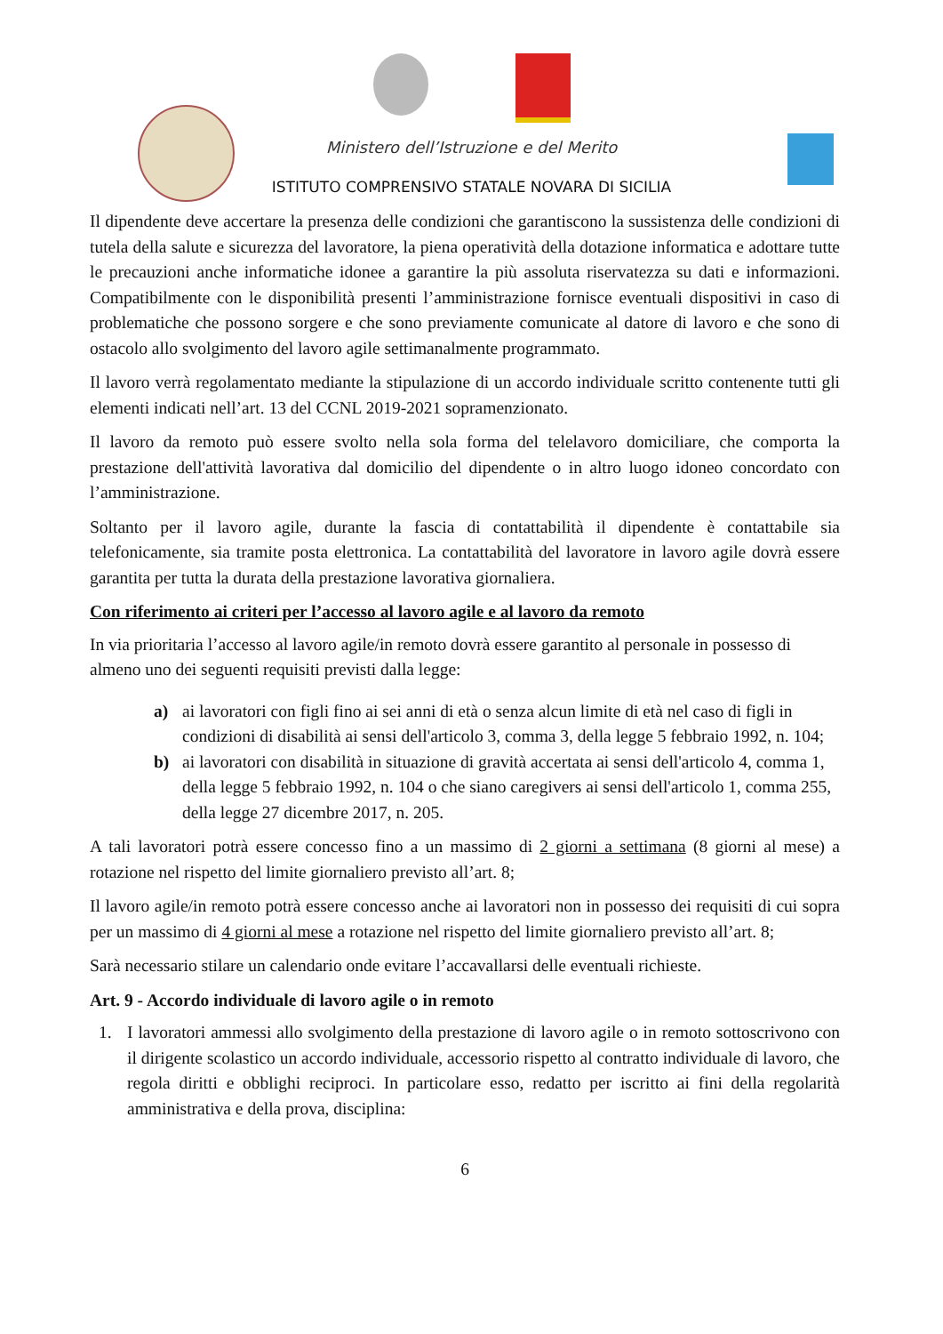Ministero dell’Istruzione e del Merito
ISTITUTO COMPRENSIVO STATALE NOVARA DI SICILIA
Il dipendente deve accertare la presenza delle condizioni che garantiscono la sussistenza delle condizioni di tutela della salute e sicurezza del lavoratore, la piena operatività della dotazione informatica e adottare tutte le precauzioni anche informatiche idonee a garantire la più assoluta riservatezza su dati e informazioni. Compatibilmente con le disponibilità presenti l’amministrazione fornisce eventuali dispositivi in caso di problematiche che possono sorgere e che sono previamente comunicate al datore di lavoro e che sono di ostacolo allo svolgimento del lavoro agile settimanalmente programmato.
Il lavoro verrà regolamentato mediante la stipulazione di un accordo individuale scritto contenente tutti gli elementi indicati nell’art. 13 del CCNL 2019-2021 sopramenzionato.
Il lavoro da remoto può essere svolto nella sola forma del telelavoro domiciliare, che comporta la prestazione dell'attività lavorativa dal domicilio del dipendente o in altro luogo idoneo concordato con l’amministrazione.
Soltanto per il lavoro agile, durante la fascia di contattabilità il dipendente è contattabile sia telefonicamente, sia tramite posta elettronica. La contattabilità del lavoratore in lavoro agile dovrà essere garantita per tutta la durata della prestazione lavorativa giornaliera.
Con riferimento ai criteri per l’accesso al lavoro agile e al lavoro da remoto
In via prioritaria l’accesso al lavoro agile/in remoto dovrà essere garantito al personale in possesso di almeno uno dei seguenti requisiti previsti dalla legge:
a) ai lavoratori con figli fino ai sei anni di età o senza alcun limite di età nel caso di figli in condizioni di disabilità ai sensi dell'articolo 3, comma 3, della legge 5 febbraio 1992, n. 104;
b) ai lavoratori con disabilità in situazione di gravità accertata ai sensi dell'articolo 4, comma 1, della legge 5 febbraio 1992, n. 104 o che siano caregivers ai sensi dell'articolo 1, comma 255, della legge 27 dicembre 2017, n. 205.
A tali lavoratori potrà essere concesso fino a un massimo di 2 giorni a settimana (8 giorni al mese) a rotazione nel rispetto del limite giornaliero previsto all’art. 8;
Il lavoro agile/in remoto potrà essere concesso anche ai lavoratori non in possesso dei requisiti di cui sopra per un massimo di 4 giorni al mese a rotazione nel rispetto del limite giornaliero previsto all’art. 8;
Sarà necessario stilare un calendario onde evitare l’accavallarsi delle eventuali richieste.
Art. 9 - Accordo individuale di lavoro agile o in remoto
1. I lavoratori ammessi allo svolgimento della prestazione di lavoro agile o in remoto sottoscrivono con il dirigente scolastico un accordo individuale, accessorio rispetto al contratto individuale di lavoro, che regola diritti e obblighi reciproci. In particolare esso, redatto per iscritto ai fini della regolarità amministrativa e della prova, disciplina:
6